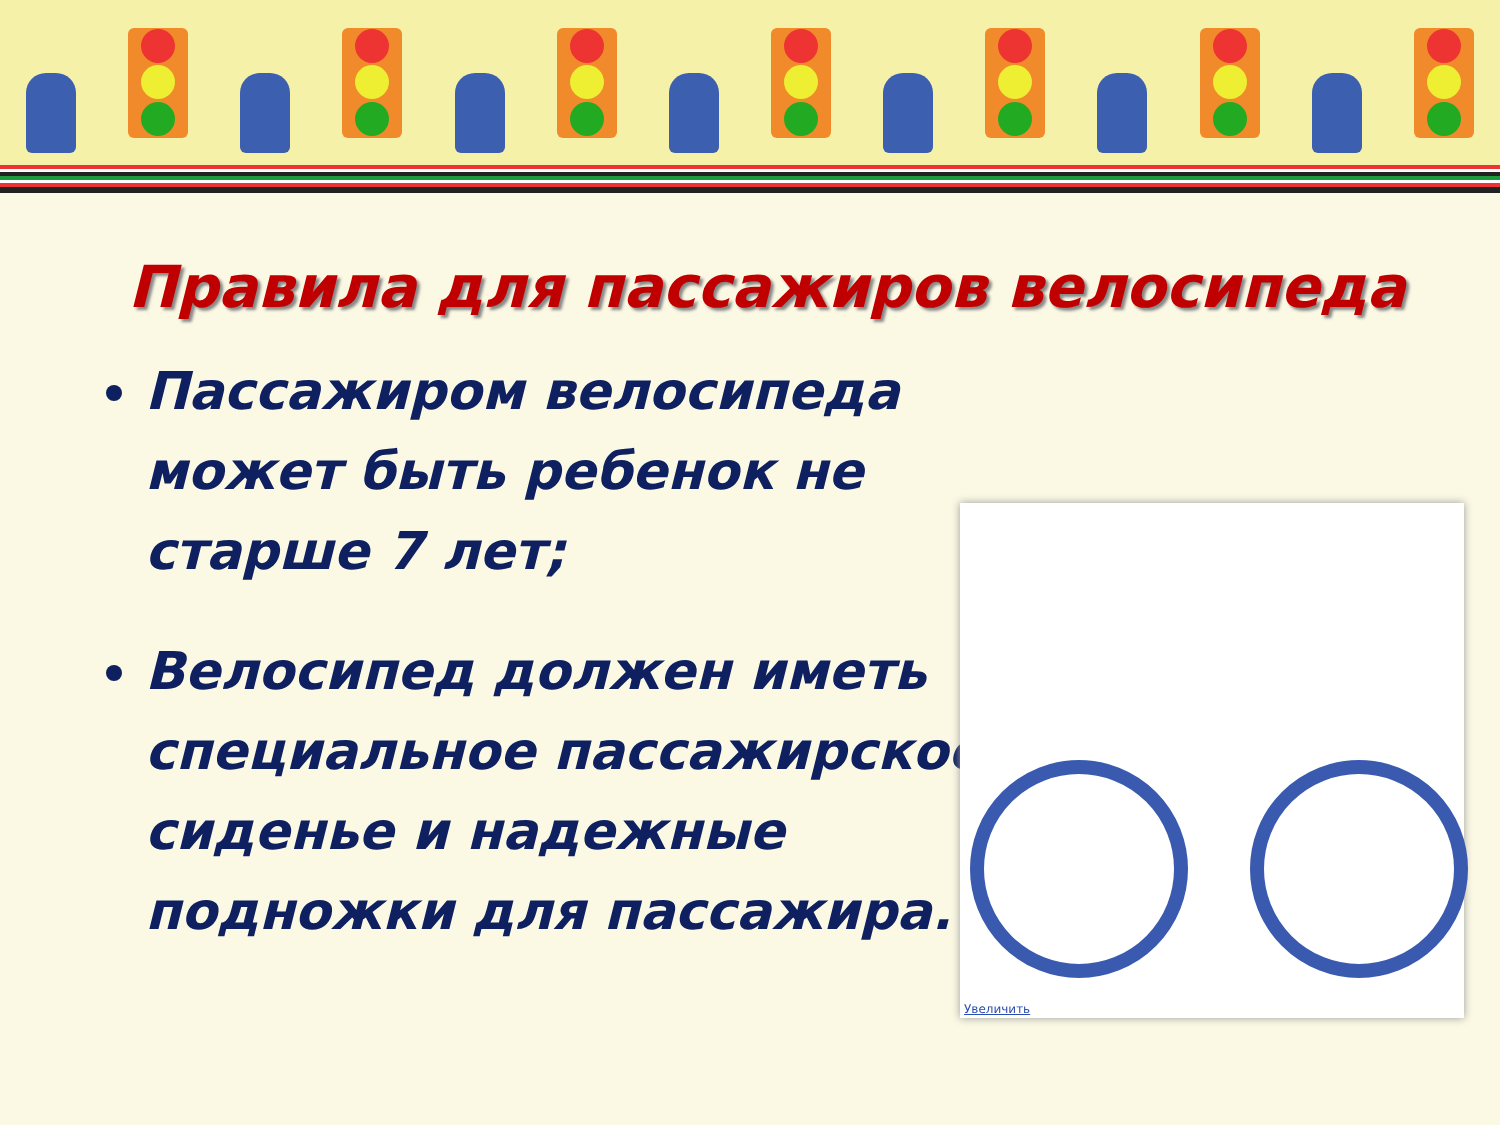Правила для пассажиров велосипеда
Пассажиром велосипеда может быть ребенок не старше 7 лет;
Велосипед должен иметь специальное пассажирское сиденье и надежные подножки для пассажира.
Увеличить